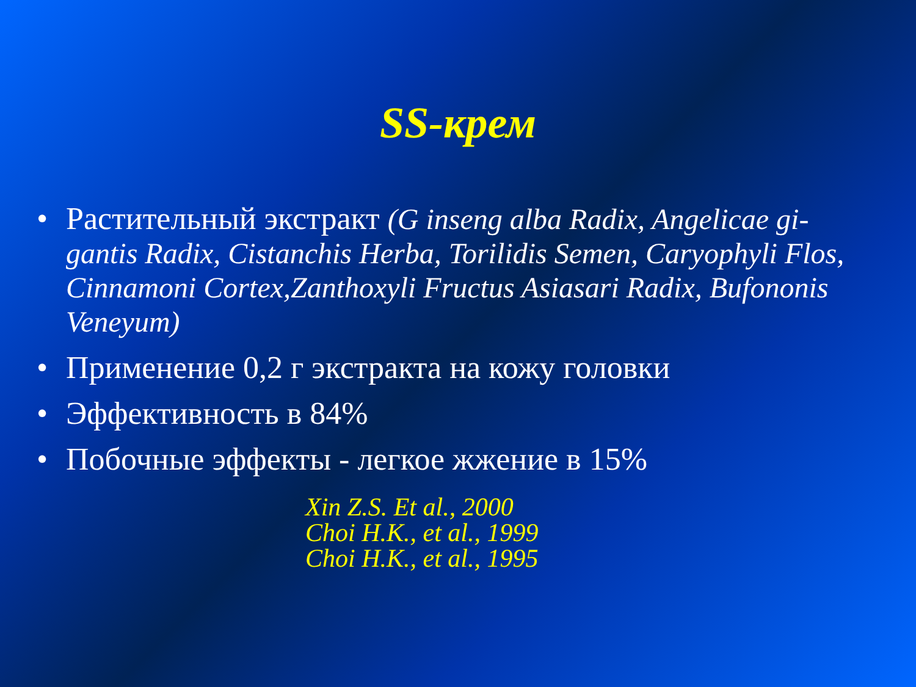SS-крем
• Растительный экстракт (G inseng alba Radix, Angelicae gi-gantis Radix, Cistanchis Herba, Torilidis Semen, Caryophyli Flos, Cinnamoni Cortex,Zanthoxyli Fructus Asiasari Radix, Bufononis Veneyum)
• Применение 0,2 г экстракта на кожу головки
• Эффективность в 84%
• Побочные эффекты - легкое жжение в 15%
Xin Z.S. Et al., 2000
Choi H.K., et al., 1999
Choi H.K., et al., 1995